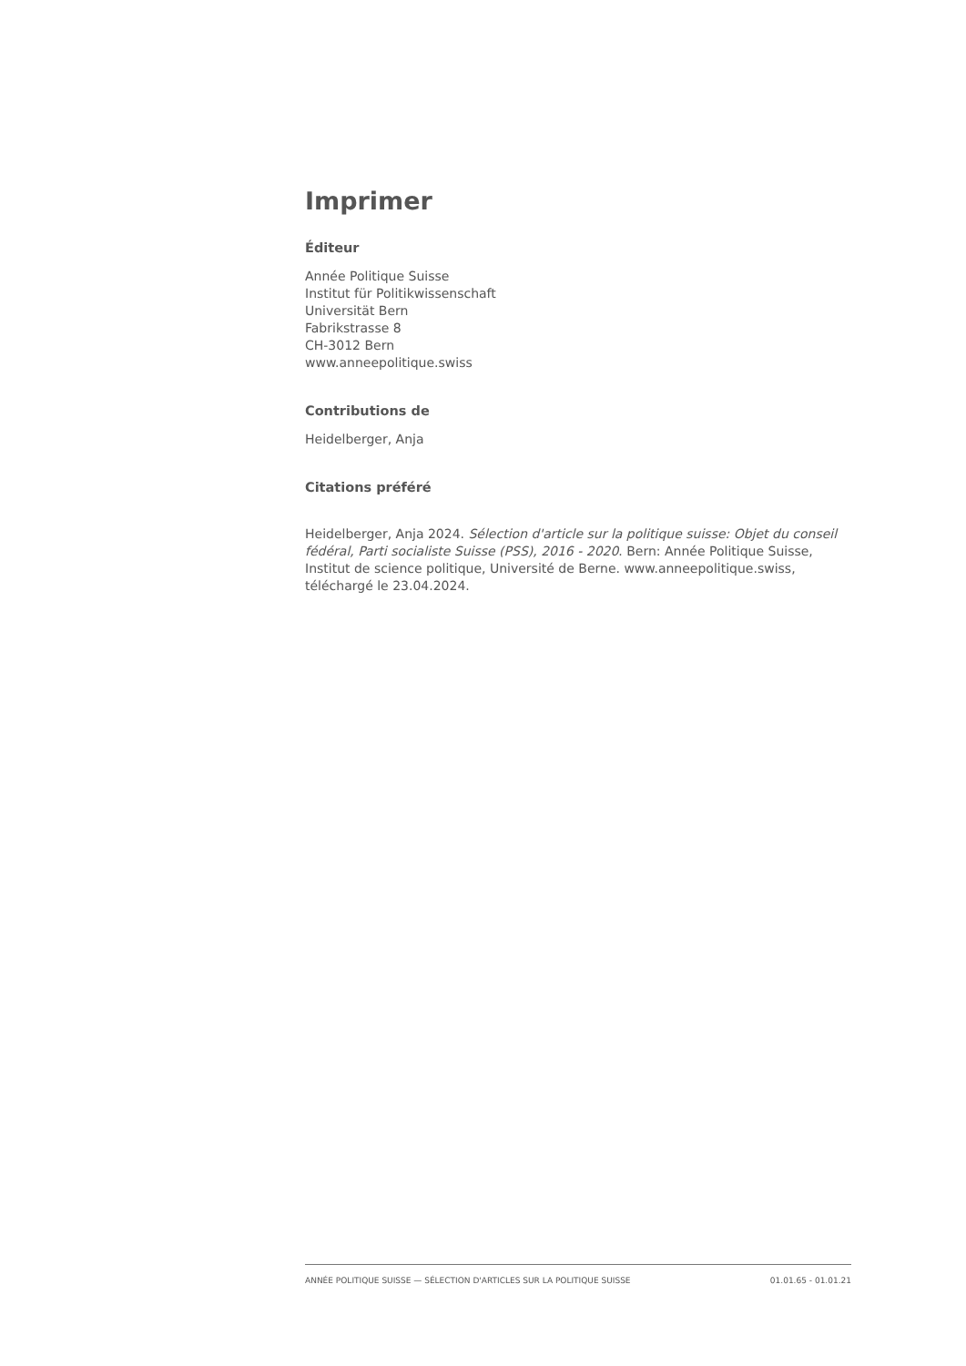Imprimer
Éditeur
Année Politique Suisse
Institut für Politikwissenschaft
Universität Bern
Fabrikstrasse 8
CH-3012 Bern
www.anneepolitique.swiss
Contributions de
Heidelberger, Anja
Citations préféré
Heidelberger, Anja 2024. Sélection d'article sur la politique suisse: Objet du conseil fédéral, Parti socialiste Suisse (PSS), 2016 - 2020. Bern: Année Politique Suisse, Institut de science politique, Université de Berne. www.anneepolitique.swiss, téléchargé le 23.04.2024.
ANNÉE POLITIQUE SUISSE — SÉLECTION D'ARTICLES SUR LA POLITIQUE SUISSE 01.01.65 - 01.01.21